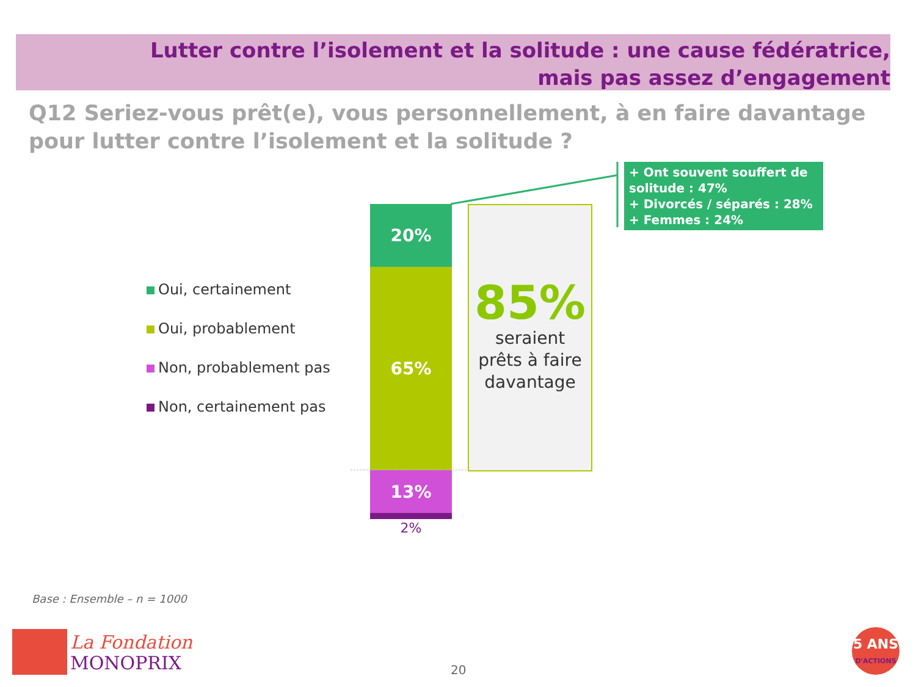Lutter contre l’isolement et la solitude : une cause fédératrice,
mais pas assez d’engagement
Q12 Seriez-vous prêt(e), vous personnellement, à en faire davantage pour lutter contre l’isolement et la solitude ?
Oui, certainement
Oui, probablement
Non, probablement pas
Non, certainement pas
20%
65%
13%
2%
85%
seraient
prêts à faire
davantage
+ Ont souvent souffert de solitude : 47%
+ Divorcés / séparés : 28%
+ Femmes : 24%
Base : Ensemble – n = 1000
La Fondation
MONOPRIX
20
5 ANS
D'ACTIONS